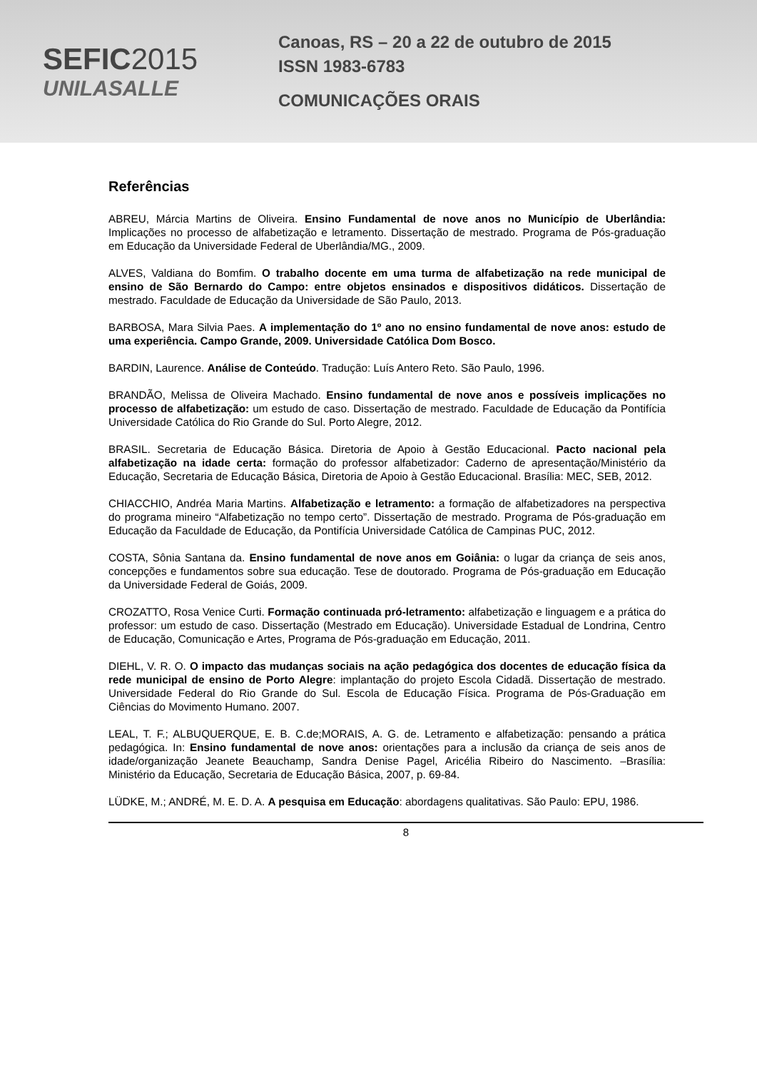SEFIC2015
UNILASALLE
Canoas, RS – 20 a 22 de outubro de 2015
ISSN 1983-6783
COMUNICAÇÕES ORAIS
Referências
ABREU, Márcia Martins de Oliveira. Ensino Fundamental de nove anos no Município de Uberlândia: Implicações no processo de alfabetização e letramento. Dissertação de mestrado. Programa de Pós-graduação em Educação da Universidade Federal de Uberlândia/MG., 2009.
ALVES, Valdiana do Bomfim. O trabalho docente em uma turma de alfabetização na rede municipal de ensino de São Bernardo do Campo: entre objetos ensinados e dispositivos didáticos. Dissertação de mestrado. Faculdade de Educação da Universidade de São Paulo, 2013.
BARBOSA, Mara Silvia Paes. A implementação do 1º ano no ensino fundamental de nove anos: estudo de uma experiência. Campo Grande, 2009. Universidade Católica Dom Bosco.
BARDIN, Laurence. Análise de Conteúdo. Tradução: Luís Antero Reto. São Paulo, 1996.
BRANDÃO, Melissa de Oliveira Machado. Ensino fundamental de nove anos e possíveis implicações no processo de alfabetização: um estudo de caso. Dissertação de mestrado. Faculdade de Educação da Pontifícia Universidade Católica do Rio Grande do Sul. Porto Alegre, 2012.
BRASIL. Secretaria de Educação Básica. Diretoria de Apoio à Gestão Educacional. Pacto nacional pela alfabetização na idade certa: formação do professor alfabetizador: Caderno de apresentação/Ministério da Educação, Secretaria de Educação Básica, Diretoria de Apoio à Gestão Educacional. Brasília: MEC, SEB, 2012.
CHIACCHIO, Andréa Maria Martins. Alfabetização e letramento: a formação de alfabetizadores na perspectiva do programa mineiro “Alfabetização no tempo certo”. Dissertação de mestrado. Programa de Pós-graduação em Educação da Faculdade de Educação, da Pontifícia Universidade Católica de Campinas PUC, 2012.
COSTA, Sônia Santana da. Ensino fundamental de nove anos em Goiânia: o lugar da criança de seis anos, concepções e fundamentos sobre sua educação. Tese de doutorado. Programa de Pós-graduação em Educação da Universidade Federal de Goiás, 2009.
CROZATTO, Rosa Venice Curti. Formação continuada pró-letramento: alfabetização e linguagem e a prática do professor: um estudo de caso. Dissertação (Mestrado em Educação). Universidade Estadual de Londrina, Centro de Educação, Comunicação e Artes, Programa de Pós-graduação em Educação, 2011.
DIEHL, V. R. O. O impacto das mudanças sociais na ação pedagógica dos docentes de educação física da rede municipal de ensino de Porto Alegre: implantação do projeto Escola Cidadã. Dissertação de mestrado. Universidade Federal do Rio Grande do Sul. Escola de Educação Física. Programa de Pós-Graduação em Ciências do Movimento Humano. 2007.
LEAL, T. F.; ALBUQUERQUE, E. B. C.de;MORAIS, A. G. de. Letramento e alfabetização: pensando a prática pedagógica. In: Ensino fundamental de nove anos: orientações para a inclusão da criança de seis anos de idade/organização Jeanete Beauchamp, Sandra Denise Pagel, Aricélia Ribeiro do Nascimento. –Brasília: Ministério da Educação, Secretaria de Educação Básica, 2007, p. 69-84.
LÜDKE, M.; ANDRÉ, M. E. D. A. A pesquisa em Educação: abordagens qualitativas. São Paulo: EPU, 1986.
8